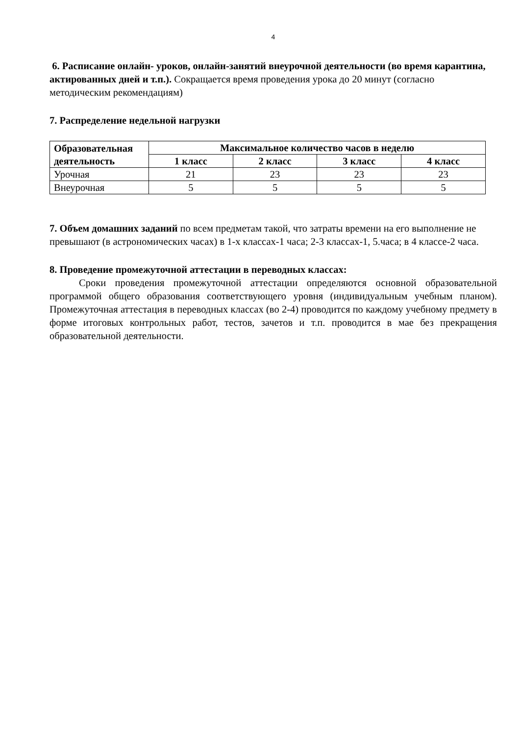4
6. Расписание онлайн- уроков, онлайн-занятий внеурочной деятельности (во время карантина, актированных дней и т.п.). Сокращается время проведения урока до 20 минут (согласно методическим рекомендациям)
7. Распределение недельной нагрузки
| Образовательная деятельность | Максимальное количество часов в неделю | | | |
| --- | --- | --- | --- | --- |
| | 1 класс | 2 класс | 3 класс | 4 класс |
| Урочная | 21 | 23 | 23 | 23 |
| Внеурочная | 5 | 5 | 5 | 5 |
7. Объем домашних заданий по всем предметам такой, что затраты времени на его выполнение не превышают (в астрономических часах) в 1-х классах-1 часа; 2-3 классах-1, 5.часа; в 4 классе-2 часа.
8. Проведение промежуточной аттестации в переводных классах:
Сроки проведения промежуточной аттестации определяются основной образовательной программой общего образования соответствующего уровня (индивидуальным учебным планом). Промежуточная аттестация в переводных классах (во 2-4) проводится по каждому учебному предмету в форме итоговых контрольных работ, тестов, зачетов и т.п. проводится в мае без прекращения образовательной деятельности.